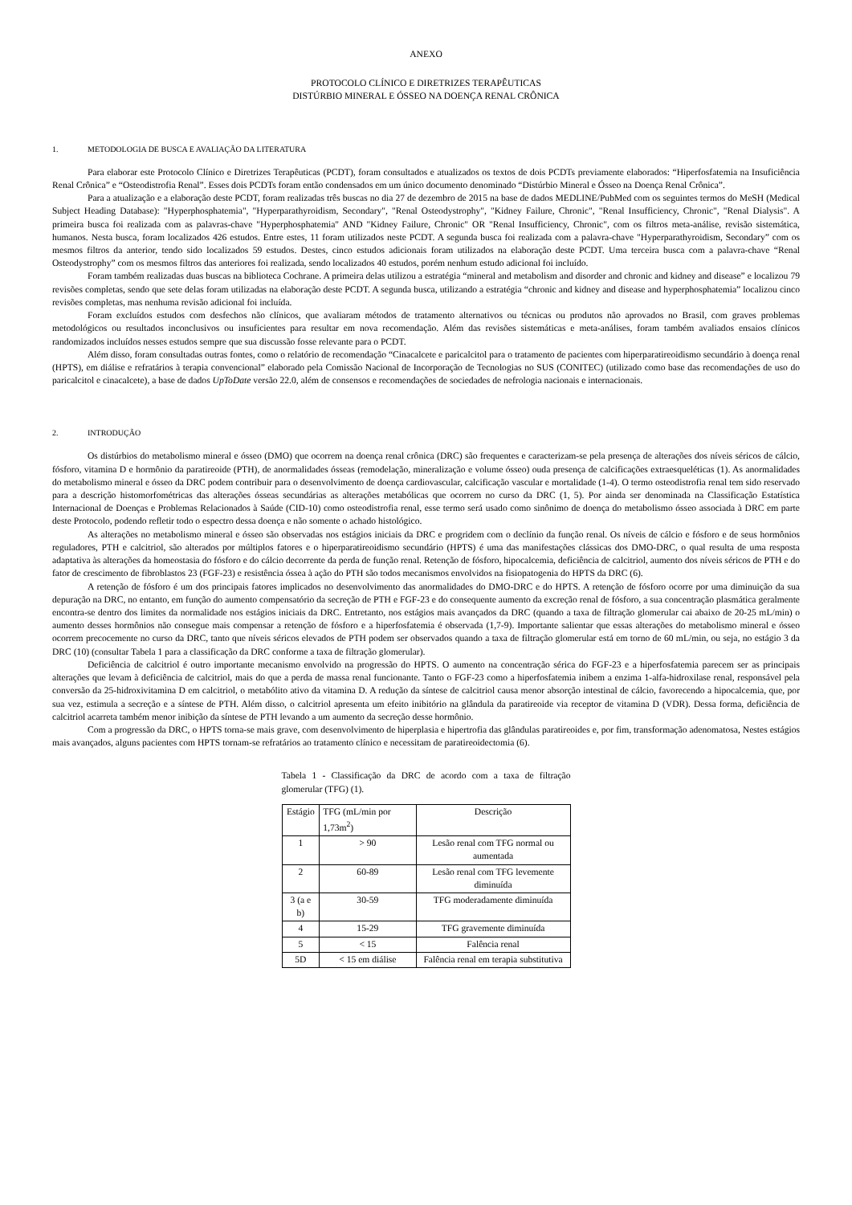ANEXO
PROTOCOLO CLÍNICO E DIRETRIZES TERAPÊUTICAS
DISTÚRBIO MINERAL E ÓSSEO NA DOENÇA RENAL CRÔNICA
1. METODOLOGIA DE BUSCA E AVALIAÇÃO DA LITERATURA
Para elaborar este Protocolo Clínico e Diretrizes Terapêuticas (PCDT), foram consultados e atualizados os textos de dois PCDTs previamente elaborados: “Hiperfosfatemia na Insuficiência Renal Crônica” e “Osteodistrofia Renal”. Esses dois PCDTs foram então condensados em um único documento denominado “Distúrbio Mineral e Ósseo na Doença Renal Crônica”.
Para a atualização e a elaboração deste PCDT, foram realizadas três buscas no dia 27 de dezembro de 2015 na base de dados MEDLINE/PubMed com os seguintes termos do MeSH (Medical Subject Heading Database): "Hyperphosphatemia", "Hyperparathyroidism, Secondary", "Renal Osteodystrophy", "Kidney Failure, Chronic", "Renal Insufficiency, Chronic", "Renal Dialysis". A primeira busca foi realizada com as palavras-chave "Hyperphosphatemia" AND "Kidney Failure, Chronic" OR "Renal Insufficiency, Chronic", com os filtros meta-análise, revisão sistemática, humanos. Nesta busca, foram localizados 426 estudos. Entre estes, 11 foram utilizados neste PCDT. A segunda busca foi realizada com a palavra-chave "Hyperparathyroidism, Secondary” com os mesmos filtros da anterior, tendo sido localizados 59 estudos. Destes, cinco estudos adicionais foram utilizados na elaboração deste PCDT. Uma terceira busca com a palavra-chave “Renal Osteodystrophy” com os mesmos filtros das anteriores foi realizada, sendo localizados 40 estudos, porém nenhum estudo adicional foi incluído.
Foram também realizadas duas buscas na biblioteca Cochrane. A primeira delas utilizou a estratégia “mineral and metabolism and disorder and chronic and kidney and disease” e localizou 79 revisões completas, sendo que sete delas foram utilizadas na elaboração deste PCDT. A segunda busca, utilizando a estratégia “chronic and kidney and disease and hyperphosphatemia” localizou cinco revisões completas, mas nenhuma revisão adicional foi incluída.
Foram excluídos estudos com desfechos não clínicos, que avaliaram métodos de tratamento alternativos ou técnicas ou produtos não aprovados no Brasil, com graves problemas metodológicos ou resultados inconclusivos ou insuficientes para resultar em nova recomendação. Além das revisões sistemáticas e meta-análises, foram também avaliados ensaios clínicos randomizados incluídos nesses estudos sempre que sua discussão fosse relevante para o PCDT.
Além disso, foram consultadas outras fontes, como o relatório de recomendação “Cinacalcete e paricalcitol para o tratamento de pacientes com hiperparatireoidismo secundário à doença renal (HPTS), em diálise e refratários à terapia convencional” elaborado pela Comissão Nacional de Incorporação de Tecnologias no SUS (CONITEC) (utilizado como base das recomendações de uso do paricalcitol e cinacalcete), a base de dados UpToDate versão 22.0, além de consensos e recomendações de sociedades de nefrologia nacionais e internacionais.
2. INTRODUÇÃO
Os distúrbios do metabolismo mineral e ósseo (DMO) que ocorrem na doença renal crônica (DRC) são frequentes e caracterizam-se pela presença de alterações dos níveis séricos de cálcio, fósforo, vitamina D e hormônio da paratireoide (PTH), de anormalidades ósseas (remodelação, mineralização e volume ósseo) ouda presença de calcificações extraesqueléticas (1). As anormalidades do metabolismo mineral e ósseo da DRC podem contribuir para o desenvolvimento de doença cardiovascular, calcificação vascular e mortalidade (1-4). O termo osteodistrofia renal tem sido reservado para a descrição histomorfométricas das alterações ósseas secundárias as alterações metabólicas que ocorrem no curso da DRC (1, 5). Por ainda ser denominada na Classificação Estatística Internacional de Doenças e Problemas Relacionados à Saúde (CID-10) como osteodistrofia renal, esse termo será usado como sinônimo de doença do metabolismo ósseo associada à DRC em parte deste Protocolo, podendo refletir todo o espectro dessa doença e não somente o achado histológico.
As alterações no metabolismo mineral e ósseo são observadas nos estágios iniciais da DRC e progridem com o declínio da função renal. Os níveis de cálcio e fósforo e de seus hormônios reguladores, PTH e calcitriol, são alterados por múltiplos fatores e o hiperparatireoidismo secundário (HPTS) é uma das manifestações clássicas dos DMO-DRC, o qual resulta de uma resposta adaptativa às alterações da homeostasia do fósforo e do cálcio decorrente da perda de função renal. Retenção de fósforo, hipocalcemia, deficiência de calcitriol, aumento dos níveis séricos de PTH e do fator de crescimento de fibroblastos 23 (FGF-23) e resistência óssea à ação do PTH são todos mecanismos envolvidos na fisiopatogenia do HPTS da DRC (6).
A retenção de fósforo é um dos principais fatores implicados no desenvolvimento das anormalidades do DMO-DRC e do HPTS. A retenção de fósforo ocorre por uma diminuição da sua depuração na DRC, no entanto, em função do aumento compensatório da secreção de PTH e FGF-23 e do consequente aumento da excreção renal de fósforo, a sua concentração plasmática geralmente encontra-se dentro dos limites da normalidade nos estágios iniciais da DRC. Entretanto, nos estágios mais avançados da DRC (quando a taxa de filtração glomerular cai abaixo de 20-25 mL/min) o aumento desses hormônios não consegue mais compensar a retenção de fósforo e a hiperfosfatemia é observada (1,7-9). Importante salientar que essas alterações do metabolismo mineral e ósseo ocorrem precocemente no curso da DRC, tanto que níveis séricos elevados de PTH podem ser observados quando a taxa de filtração glomerular está em torno de 60 mL/min, ou seja, no estágio 3 da DRC (10) (consultar Tabela 1 para a classificação da DRC conforme a taxa de filtração glomerular).
Deficiência de calcitriol é outro importante mecanismo envolvido na progressão do HPTS. O aumento na concentração sérica do FGF-23 e a hiperfosfatemia parecem ser as principais alterações que levam à deficiência de calcitriol, mais do que a perda de massa renal funcionante. Tanto o FGF-23 como a hiperfosfatemia inibem a enzima 1-alfa-hidroxilase renal, responsável pela conversão da 25-hidroxivitamina D em calcitriol, o metabólito ativo da vitamina D. A redução da síntese de calcitriol causa menor absorção intestinal de cálcio, favorecendo a hipocalcemia, que, por sua vez, estimula a secreção e a síntese de PTH. Além disso, o calcitriol apresenta um efeito inibitório na glândula da paratireoide via receptor de vitamina D (VDR). Dessa forma, deficiência de calcitriol acarreta também menor inibição da síntese de PTH levando a um aumento da secreção desse hormônio.
Com a progressão da DRC, o HPTS torna-se mais grave, com desenvolvimento de hiperplasia e hipertrofia das glândulas paratireoides e, por fim, transformação adenomatosa, Nestes estágios mais avançados, alguns pacientes com HPTS tornam-se refratários ao tratamento clínico e necessitam de paratireoidectomia (6).
Tabela 1 - Classificação da DRC de acordo com a taxa de filtração glomerular (TFG) (1).
| Estágio | TFG (mL/min por 1,73m<sup>2</sup>) | Descrição |
| --- | --- | --- |
| 1 | > 90 | Lesão renal com TFG normal ou aumentada |
| 2 | 60-89 | Lesão renal com TFG levemente diminuída |
| 3 (a e b) | 30-59 | TFG moderadamente diminuída |
| 4 | 15-29 | TFG gravemente diminuída |
| 5 | < 15 | Falência renal |
| 5D | < 15 em diálise | Falência renal em terapia substitutiva |